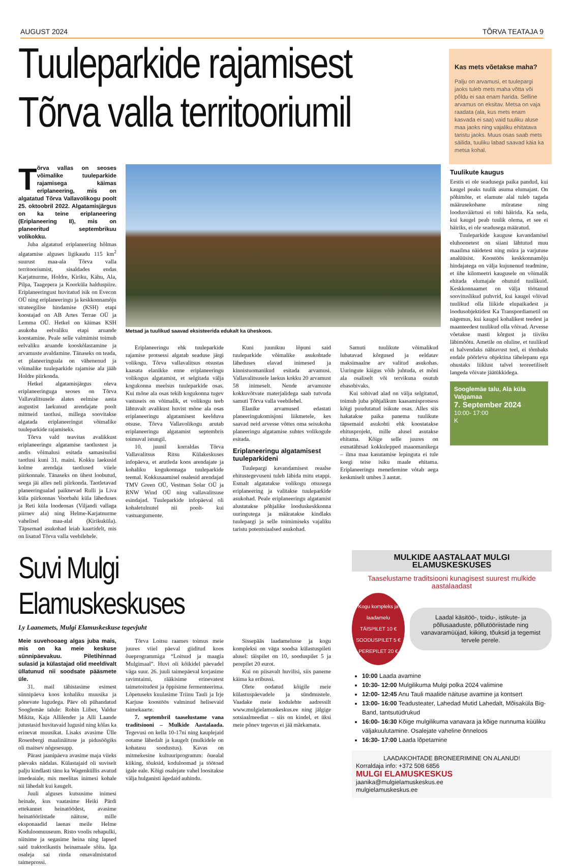AUGUST 2024 TÕRVA TEATAJA 9
Tuuleparkide rajamisest
Tõrva valla territooriumil
Kas mets võetakse maha?
Palju on arvamusi, et tuulepargi jaoks tuleb mets maha võtta või põldu ei saa enam harida. Selline arvamus on eksitav. Metsa on vaja raadata (ala, kus mets enam kasvada ei saa) vaid tuuliku aluse maa jaoks ning vajaliku ehitatava taristu jaoks. Muus osas saab mets säilida, tuuliku labad saavad käia ka metsa kohal.
Tõrva vallas on seoses võimalike tuuleparkide rajamisega käimas eriplaneering, mis on algatatud Tõrva Vallavolikogu poolt 25. oktoobril 2022. Algatamisjärgus on ka teine eriplaneering (Eriplaneering II), mis on planeeritud septembrikuu volikokku.
Juba algatatud eriplaneering hõlmas algatamise alguses ligikaudu 115 km<sup>2</sup> suurust maa-ala Tõrva valla territooriumist, sisaldades endas Karjatnurme, Holdre, Kiriku, Kähu, Ala, Pilpa, Taagepera ja Koorküla halduspiire. Eriplaneeringust huvitatud isik on Evecon OÜ ning eriplaneeringu ja keskkonnamõju strateegilise hindamise (KSH) etapi koostajad on AB Artes Terrae OÜ ja Lemma OÜ. Hetkel on käimas KSH asukoha eelvaliku etapi aruande koostamine. Peale selle valmimist toimub eelvaliku aruande kooskõlastamine ja arvamuste avaldamine. Tänaseks on teada, et planeeringuala on vähenenud ja võimalike tuuleparkide rajamise ala jääb Holdre piirkonda.
Hetkel algatamisjärgus oleva eriplaneeringuga seoses on Tõrva Vallavalitsusele alates eelmise aasta augustist laekunud arendajate poolt mitmeid taotlusi, millega soovitakse algatada eriplaneeringut võimalike tuuleparkide rajamiseks.
Tõrva vald teavitas avalikkust eriplaneeringu algatamise taotlustest ja andis võimalusi esitada samasisulisi taotlusi kuni 31. maini. Kokku laekusid kolme arendaja taotlused viiele piirkonnale. Tänaseks on ühest loobutud, seega jäi alles neli piirkonda. Taotletavad planeeringualad paiknevad Rulli ja Liva küla piirkonnas Voorbahi küla läheduses ja Reti küla loodeosas (Viljandi vallaga piirnev ala) ning Helme-Karjatnurme vahelisel maa-alal (Kirikuküla). Täpsemad asukohad leiab kaartidelt, mis on lisatud Tõrva valla veebilehele.
Metsad ja tuulikud saavad eksisteerida edukalt ka üheskoos.
Eriplaneeringu ehk tuuleparkide rajamise protsessi algatab seaduse järgi volikogu. Tõrva vallavalitsus otsustas kaasata elanikke enne eriplaneeringu volikogus algatamist, et selgitada välja kogukonna meelsus tuuleparkide osas. Kui mõne ala osas tekib kogukonna tugev vastuseis on võimalik, et volikogu teeb lähtuvalt avalikust huvist mõne ala osas eriplaneeringu algatamisest keelduva otsuse. Tõrva Vallavolikogu arutab eriplaneeringu algatamist septembris toimuval istungil.
10. juunil korraldas Tõrva Vallavalitsus Ritsu Külakeskuses infopäeva, et arutleda koos arendajate ja kohaliku kogukonnaga tuuleparkide teemal. Kokkusaamisel osalesid arendajad TMV Green OÜ, Vestman Solar OÜ ja RNW Wind OÜ ning vallavalitsuse esindajad. Tuuleparkide infopäeval oli kohaletulnutel nii poolt- kui vastuargumente.
Kuni juunikuu lõpuni said tuuleparkide võimalike asukohtade läheduses elavad inimesed ja kinnistuomanikud esitada arvamusi. Vallavalitsusele laekus kokku 20 arvamust 58 inimeselt. Nende arvamuste kokkuvõtvate materjalidega saab tutvuda samuti Tõrva valla veebilehel.
Elanike arvamused edastati planeeringukomisjoni liikmetele, kes saavad neid arvesse võttes oma seisukoha planeeringu algatamise suhtes volikogule esitada.
Eriplaneeringu algatamisest tuuleparkideni
Tuulepargi kavandamisest reaalse ehitustegevuseni tuleb läbida mitu etappi. Esmalt algatatakse volikogu otsusega eriplaneering ja valitakse tuuleparkide asukohad. Peale eriplaneeringu algatamist alustatakse põhjalike looduskeskkonna uuringutega ja määratakse kindlaks tuulepargi ja selle toimimiseks vajaliku taristu potentsiaalsed asukohad.
Samuti tuulikute võimalikud lubatavad kõrgused ja eeldatav maksimaalne arv valitud asukohas. Uuringute käigus võib juhtuda, et mõni ala osaliselt või tervikuna osutub ebasobivaks.
Kui sobivad alad on välja selgitatud, toimub juba põhjalikum kaasamisprotsess kõigi puudutatud isikute osas. Alles siis hakatakse paika panema tuulikute täpsemaid asukohti ehk koostatakse ehitusprojekt, mille alusel asutakse ehitama. Kõige selle juures on esmatähtsad kokkulepped maaomanikega – ilma maa kasutamise lepinguta ei tule keegi teise isiku maale ehitama. Eriplaneeringu menetlemine võtab aega keskmiselt umbes 3 aastat.
Tuulikute kaugus
Eestis ei ole seadusega paika pandud, kui kaugel peaks tuulik asuma elumajast. On põhimõte, et elamute alal tuleb tagada määrusekohane müratase ning loodusväärtusi ei tohi häirida. Ka seda, kui kaugel peab tuulik olema, et see ei häiriks, ei ole seadusega määratud.
Tuuleparkide kauguse kavandamisel eluhoonetest on siiani lähtutud muu maailma näidetest ning müra ja varjutuse analüüsist. Koostöös keskkonnamõju hindajatega on välja kujunenud teadmine, et ühe kilomeetri kaugusele on võimalik ehitada elumajale ohutuid tuulikuid. Keskkonnaamet on välja töötanud soovituslikud puhvrid, kui kaugel võivad tuulikud olla liikide elupaikadest ja loodusobjektidest Ka Transpordiametil on nägemus, kui kaugel kohalikest teedest ja maanteedest tuulikud olla võivad. Arvesse võetakse masti kõrgust ja tiiviku läbimõõtu. Ametile on oluline, et tuulikud ei halvendaks nähtavust teel, ei tõmbaks endale pöörleva objektina tähelepanu ega ohustaks liiklust talvel teoreetiliselt langeda võivate jäätükkidega.
Sooglemäe talu, Ala küla Valgamaa
7. September 2024
10:00- 17:00
K
Suvi Mulgi Elamuskeskuses
Ly Laanemets, Mulgi Elamuskeskuse tegevjuht
Meie suvehooaeg algas juba mais, mis on ka meie keskuse sünnipäevakuu. Piletihinnad sulasid ja külastajad olid meeldivalt üllatunud nii soodsate pääsmete üle.
31. mail tähistasime esimest sünnipäeva koos kohaliku muusika ja põnevate lugudega. Päev oli pühandatud Sooglemäe talule: Robin Liiber, Valdur Mikita, Kaja Allilender ja Alli Laande jutustasid huvitavaid lugusid ning kõlas ka erinevat muusikat. Lisaks avasime Ülle Rosenbergi maalinäituse ja pidusöögiks oli maitsev nõgesesupp.
Pärast jaanipäeva avasime maja viieks päevaks nädalas. Külastajaid oli suviselt palju kindlasti tänu ka Wagenküllis avatud imedeaiale, mis meelitas inimesi kohale nii lähedalt kui kaugelt.
Juuli alguses kutsusime inimesi heinale, kus vaatasime Heiki Pärdi ettekannet heinatöödest, avasime heinatööriistade näituse, mille eksponaadid laenas meile Helme Koduloomuuseum. Risto voolis rehapulki, niitsime ja segasime heina ning lapsed said traktorikastis heinamaale sõita. Iga osaleja sai rinda omavalmistatud taimeprossi.
Tõrva Loitsu raames toimus meie juures viiel päeval giiditud koos õueprogrammiga “Loitsud ja maagia Mulgimaal”. Huvi oli kõikidel päevadel väga suur. 26. juuli taimepäeval korjasime ravimtaimi, rääkisime erinevatest taimetoitudest ja õppisime fermenteerima. Lõpetuseks kuulasime Triinu Tauli ja Irje Karjuse koostöös valminud helisevaid taimekaarte.
7. septembril taaselustame vana traditsiooni – Mulkide Aastalaada. Tegevusi on kella 10-17ni ning kauplejaid ootame lähedalt ja kaugelt (mulkidele on kohatasu soodustus). Kavas on mitmekesine kultuuriprogramm: õuealal kiiking, tõuksid, koduloomad ja töötoad igale eale. Kõigi osalejate vahel loositakse välja hulganisti ägedaid auhindu.
Sissepääs laadamelusse ja kogu kompleksi on väga soodsa külastuspileti alusel: täispilet on 10, sooduspilet 5 ja perepilet 20 eurot.
Kui on piisavalt huvilisi, siis paneme käima ka eribussi.
Olete oodatud kõigile meie külastuspäevadele ja sündmustele. Vaadake meie kodulehte aadressilt www.mulgielamuskeskus.ee ning jälgige sotsiaalmeediat – siis on kindel, et üksi meie põnev tegevus ei jää märkamata.
MULKIDE AASTALAAT MULGI ELAMUSKESKUSES
Taaselustame traditsiooni kunagisest suurest mulkide aastalaadast
Kogu kompleks ja laadamelu
TÄISPILET 10 €
SOODUSPILET 5 €
PEREPILET 20 €
Laadal käsitöö-, toidu-, istikute- ja põllusaaduste, põllutööriistade ning vanavaramüüjad, kiiking, tõuksid ja tegemist tervele perele.
10:00 Laada avamine
10:30- 12:00 Mulgilikuma Mulgi polka 2024 valimine
12:00- 12:45 Anu Tauli maalide näituse avamine ja kontsert
13:00- 16:00 Teadusteater, Lahedad Mutid Lahedalt, Mõisaküla Big-Band, tantsutüdrukud
16:00- 16:30 Kõige mulgilikuma vanavara ja kõige nunnuma küüliku väljakuulutamine. Osalejate vaheline õnneloos
16:30- 17:00 Laada lõpetamine
LAADAKOHTADE BRONEERIMINE ON ALANUD!
Korraldaja info: +372 508 6856
MULGI ELAMUSKESKUS
jaanika@mulgielamuskeskus.ee
mulgielamuskeskus.ee